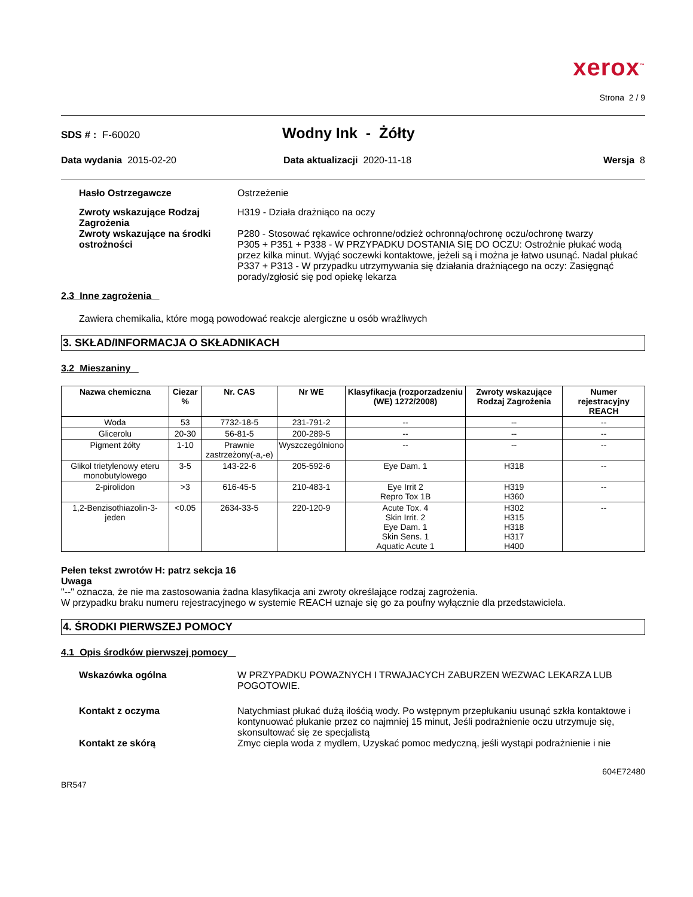xerox<sup>™</sup>
Strona 2 / 9
SDS # : F-60020
Wodny Ink - Żółty
Data wydania 2015-02-20 Data aktualizacji 2020-11-18 Wersja 8
Hasło Ostrzegawcze Ostrzeżenie
Zwroty wskazujące Rodzaj Zagrożenia
H319 - Działa drażniąco na oczy
Zwroty wskazujące na środki ostrożności
P280 - Stosować rękawice ochronne/odzież ochronną/ochronę oczu/ochronę twarzy
P305 + P351 + P338 - W PRZYPADKU DOSTANIA SIĘ DO OCZU: Ostrożnie płukać wodą przez kilka minut. Wyjąć soczewki kontaktowe, jeżeli są i można je łatwo usunąć. Nadal płukać
P337 + P313 - W przypadku utrzymywania się działania drażniącego na oczy: Zasięgnąć porady/zgłosić się pod opiekę lekarza
2.3 Inne zagrożenia
Zawiera chemikalia, które mogą powodować reakcje alergiczne u osób wrażliwych
3. SKŁAD/INFORMACJA O SKŁADNIKACH
3.2 Mieszaniny
| Nazwa chemiczna | Ciezar % | Nr. CAS | Nr WE | Klasyfikacja (rozporzadzeniu (WE) 1272/2008) | Zwroty wskazujące Rodzaj Zagrożenia | Numer rejestracyjny REACH |
| --- | --- | --- | --- | --- | --- | --- |
| Woda | 53 | 7732-18-5 | 231-791-2 | -- | -- | -- |
| Glicerolu | 20-30 | 56-81-5 | 200-289-5 | -- | -- | -- |
| Pigment żółty | 1-10 | Prawnie zastrzeżony(-a,-e) | Wyszczególniono | -- | -- | -- |
| Glikol trietylenowy eteru monobutylowego | 3-5 | 143-22-6 | 205-592-6 | Eye Dam. 1 | H318 | -- |
| 2-pirolidon | >3 | 616-45-5 | 210-483-1 | Eye Irrit 2 Repro Tox 1B | H319 H360 | -- |
| 1,2-Benzisothiazolin-3-jeden | <0.05 | 2634-33-5 | 220-120-9 | Acute Tox. 4 Skin Irrit. 2 Eye Dam. 1 Skin Sens. 1 Aquatic Acute 1 | H302 H315 H318 H317 H400 | -- |
Pełen tekst zwrotów H: patrz sekcja 16
Uwaga
"--" oznacza, że nie ma zastosowania żadna klasyfikacja ani zwroty określające rodzaj zagrożenia.
W przypadku braku numeru rejestracyjnego w systemie REACH uznaje się go za poufny wyłącznie dla przedstawiciela.
4. ŚRODKI PIERWSZEJ POMOCY
4.1 Opis środków pierwszej pomocy
Wskazówka ogólna W PRZYPADKU POWAZNYCH I TRWAJACYCH ZABURZEN WEZWAC LEKARZA LUB POGOTOWIE.
Kontakt z oczyma Natychmiast płukać dużą ilośćią wody. Po wstępnym przepłukaniu usunąć szkła kontaktowe i kontynuować płukanie przez co najmniej 15 minut, Jeśli podrażnienie oczu utrzymuje się, skonsultować się ze specjalistą
Kontakt ze skórą Zmyc ciepla woda z mydlem, Uzyskać pomoc medyczną, jeśli wystąpi podrażnienie i nie
BR547
604E72480